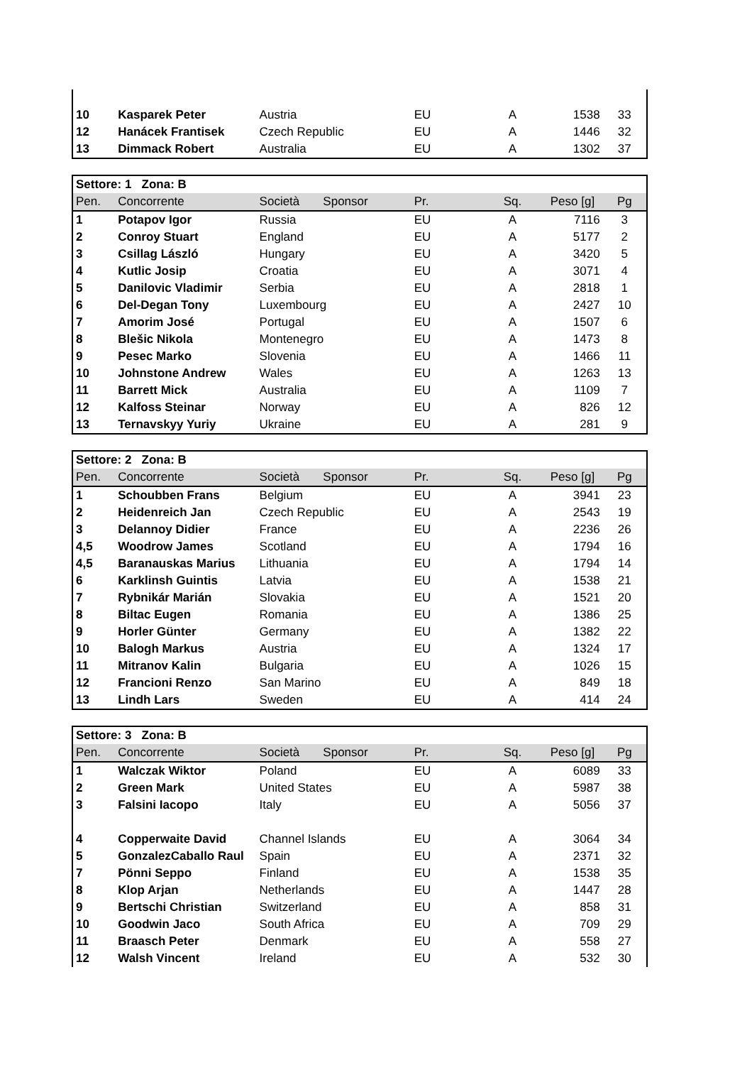| 10 | Kasparek Peter | Austria | EU | A | 1538 | 33 |
| 12 | Hanácek Frantisek | Czech Republic | EU | A | 1446 | 32 |
| 13 | Dimmack Robert | Australia | EU | A | 1302 | 37 |
| Settore: 1 Zona: B | | | | | | |
| --- | --- | --- | --- | --- | --- | --- |
| Pen. | Concorrente | Società Sponsor | Pr. | Sq. | Peso [g] | Pg |
| 1 | Potapov Igor | Russia | EU | A | 7116 | 3 |
| 2 | Conroy Stuart | England | EU | A | 5177 | 2 |
| 3 | Csillag László | Hungary | EU | A | 3420 | 5 |
| 4 | Kutlic Josip | Croatia | EU | A | 3071 | 4 |
| 5 | Danilovic Vladimir | Serbia | EU | A | 2818 | 1 |
| 6 | Del-Degan Tony | Luxembourg | EU | A | 2427 | 10 |
| 7 | Amorim José | Portugal | EU | A | 1507 | 6 |
| 8 | Blešic Nikola | Montenegro | EU | A | 1473 | 8 |
| 9 | Pesec Marko | Slovenia | EU | A | 1466 | 11 |
| 10 | Johnstone Andrew | Wales | EU | A | 1263 | 13 |
| 11 | Barrett Mick | Australia | EU | A | 1109 | 7 |
| 12 | Kalfoss Steinar | Norway | EU | A | 826 | 12 |
| 13 | Ternavskyy Yuriy | Ukraine | EU | A | 281 | 9 |
| Settore: 2 Zona: B | | | | | | |
| --- | --- | --- | --- | --- | --- | --- |
| Pen. | Concorrente | Società Sponsor | Pr. | Sq. | Peso [g] | Pg |
| 1 | Schoubben Frans | Belgium | EU | A | 3941 | 23 |
| 2 | Heidenreich Jan | Czech Republic | EU | A | 2543 | 19 |
| 3 | Delannoy Didier | France | EU | A | 2236 | 26 |
| 4,5 | Woodrow James | Scotland | EU | A | 1794 | 16 |
| 4,5 | Baranauskas Marius | Lithuania | EU | A | 1794 | 14 |
| 6 | Karklinsh Guintis | Latvia | EU | A | 1538 | 21 |
| 7 | Rybnikár Marián | Slovakia | EU | A | 1521 | 20 |
| 8 | Biltac Eugen | Romania | EU | A | 1386 | 25 |
| 9 | Horler Günter | Germany | EU | A | 1382 | 22 |
| 10 | Balogh Markus | Austria | EU | A | 1324 | 17 |
| 11 | Mitranov Kalin | Bulgaria | EU | A | 1026 | 15 |
| 12 | Francioni Renzo | San Marino | EU | A | 849 | 18 |
| 13 | Lindh Lars | Sweden | EU | A | 414 | 24 |
| Settore: 3 Zona: B | | | | | | |
| --- | --- | --- | --- | --- | --- | --- |
| Pen. | Concorrente | Società Sponsor | Pr. | Sq. | Peso [g] | Pg |
| 1 | Walczak Wiktor | Poland | EU | A | 6089 | 33 |
| 2 | Green Mark | United States | EU | A | 5987 | 38 |
| 3 | Falsini Iacopo | Italy | EU | A | 5056 | 37 |
| 4 | Copperwaite David | Channel Islands | EU | A | 3064 | 34 |
| 5 | GonzalezCaballo Raul | Spain | EU | A | 2371 | 32 |
| 7 | Pönni Seppo | Finland | EU | A | 1538 | 35 |
| 8 | Klop Arjan | Netherlands | EU | A | 1447 | 28 |
| 9 | Bertschi Christian | Switzerland | EU | A | 858 | 31 |
| 10 | Goodwin Jaco | South Africa | EU | A | 709 | 29 |
| 11 | Braasch Peter | Denmark | EU | A | 558 | 27 |
| 12 | Walsh Vincent | Ireland | EU | A | 532 | 30 |